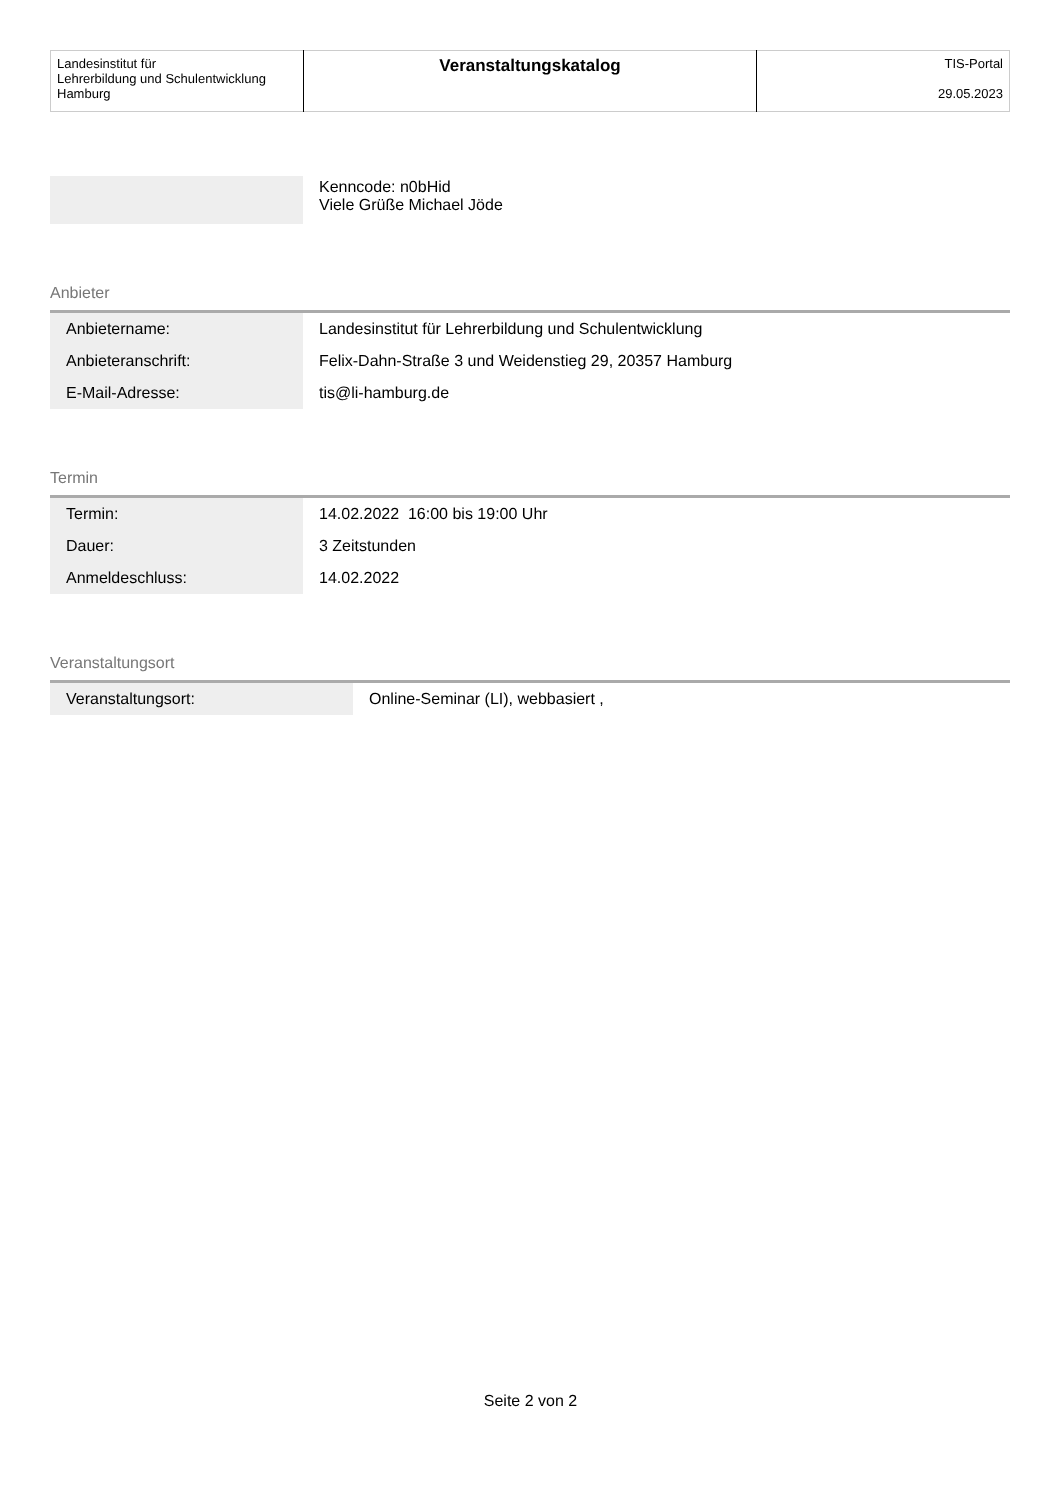| Landesinstitut für Lehrerbildung und Schulentwicklung Hamburg | Veranstaltungskatalog | TIS-Portal 29.05.2023 |
| | Kenncode: n0bHid Viele Grüße Michael Jöde |
Anbieter
| Anbietername: | Landesinstitut für Lehrerbildung und Schulentwicklung |
| Anbieteranschrift: | Felix-Dahn-Straße 3 und Weidenstieg 29, 20357 Hamburg |
| E-Mail-Adresse: | tis@li-hamburg.de |
Termin
| Termin: | 14.02.2022 16:00 bis 19:00 Uhr |
| Dauer: | 3 Zeitstunden |
| Anmeldeschluss: | 14.02.2022 |
Veranstaltungsort
| Veranstaltungsort: | Online-Seminar (LI), webbasiert , |
Seite 2 von 2